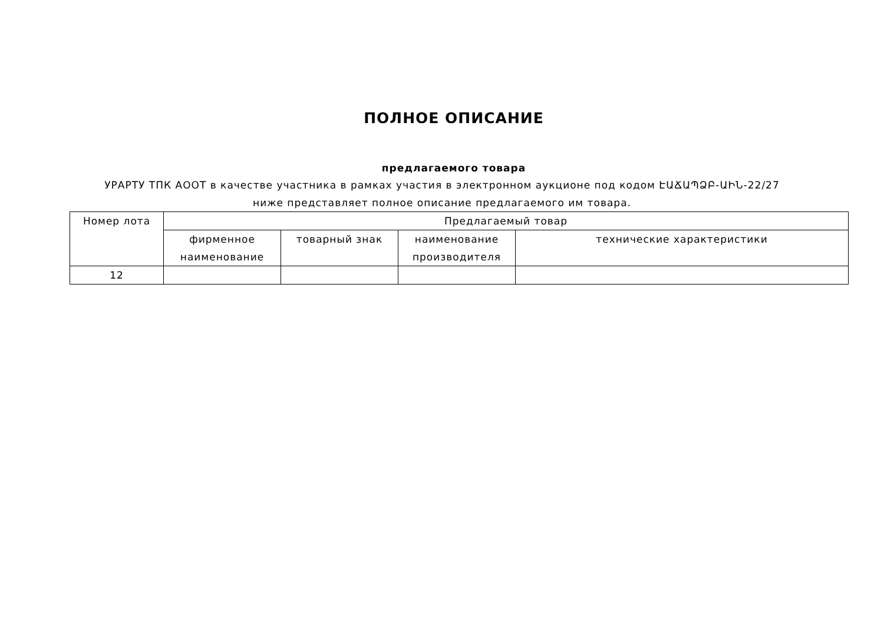ПОЛНОЕ ОПИСАНИЕ
предлагаемого товара
УРАРТУ ТПК АООТ в качестве участника в рамках участия в электронном аукционе под кодом ԷԱՃԱՊՁԲ-ԱԻՆ-22/27 ниже представляет полное описание предлагаемого им товара.
| Номер лота | Предлагаемый товар | | | |
| --- | --- | --- | --- | --- |
| | фирменное наименование | товарный знак | наименование производителя | технические характеристики |
| 12 | | | | |